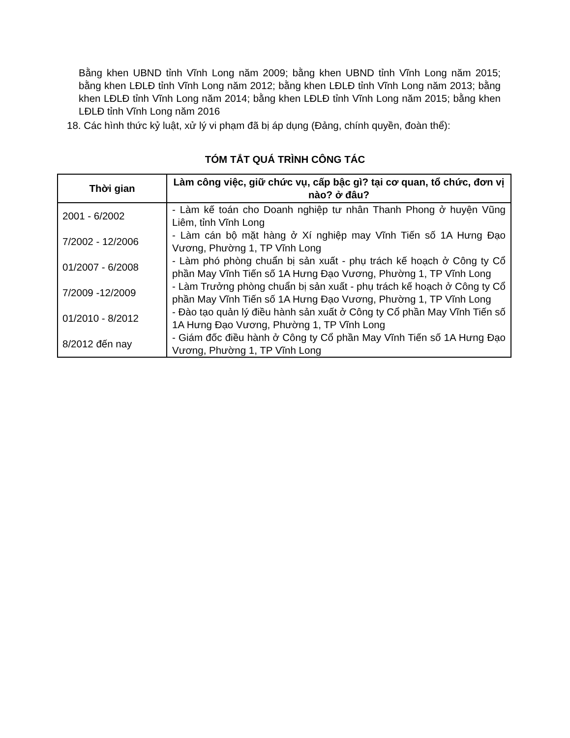Bằng khen UBND tỉnh Vĩnh Long năm 2009; bằng khen UBND tỉnh Vĩnh Long năm 2015; bằng khen LĐLĐ tỉnh Vĩnh Long năm 2012; bằng khen LĐLĐ tỉnh Vĩnh Long năm 2013; bằng khen LĐLĐ tỉnh Vĩnh Long năm 2014; bằng khen LĐLĐ tỉnh Vĩnh Long năm 2015; bằng khen LĐLĐ tỉnh Vĩnh Long năm 2016
18. Các hình thức kỷ luật, xử lý vi phạm đã bị áp dụng (Đảng, chính quyền, đoàn thể):
TÓM TẮT QUÁ TRÌNH CÔNG TÁC
| Thời gian | Làm công việc, giữ chức vụ, cấp bậc gì? tại cơ quan, tổ chức, đơn vị nào? ở đâu? |
| --- | --- |
| 2001 - 6/2002 | - Làm kế toán cho Doanh nghiệp tư nhân Thanh Phong ở huyện Vũng Liêm, tỉnh Vĩnh Long |
| 7/2002 - 12/2006 | - Làm cán bộ mặt hàng ở Xí nghiệp may Vĩnh Tiến số 1A Hưng Đạo Vương, Phường 1, TP Vĩnh Long |
| 01/2007 - 6/2008 | - Làm phó phòng chuẩn bị sản xuất - phụ trách kế hoạch ở Công ty Cổ phần May Vĩnh Tiến số 1A Hưng Đạo Vương, Phường 1, TP Vĩnh Long |
| 7/2009 -12/2009 | - Làm Trưởng phòng chuẩn bị sản xuất - phụ trách kế hoạch ở Công ty Cổ phần May Vĩnh Tiến số 1A Hưng Đạo Vương, Phường 1, TP Vĩnh Long |
| 01/2010 - 8/2012 | - Đào tạo quản lý điều hành sản xuất ở Công ty Cổ phần May Vĩnh Tiến số 1A Hưng Đạo Vương, Phường 1, TP Vĩnh Long |
| 8/2012 đến nay | - Giám đốc điều hành ở Công ty Cổ phần May Vĩnh Tiến số 1A Hưng Đạo Vương, Phường 1, TP Vĩnh Long |